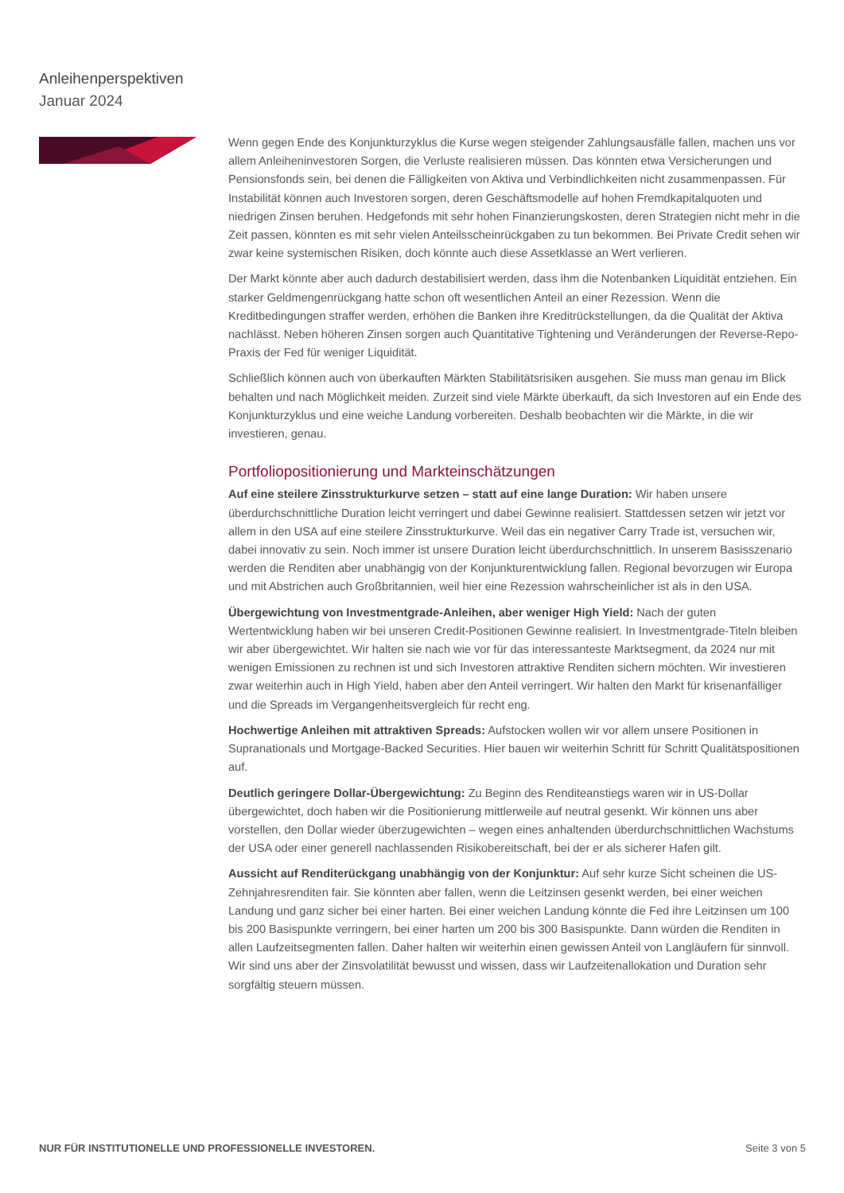Anleihenperspektiven
Januar 2024
Wenn gegen Ende des Konjunkturzyklus die Kurse wegen steigender Zahlungsausfälle fallen, machen uns vor allem Anleiheninvestoren Sorgen, die Verluste realisieren müssen. Das könnten etwa Versicherungen und Pensionsfonds sein, bei denen die Fälligkeiten von Aktiva und Verbindlichkeiten nicht zusammenpassen. Für Instabilität können auch Investoren sorgen, deren Geschäftsmodelle auf hohen Fremdkapitalquoten und niedrigen Zinsen beruhen. Hedgefonds mit sehr hohen Finanzierungskosten, deren Strategien nicht mehr in die Zeit passen, könnten es mit sehr vielen Anteilsscheinrückgaben zu tun bekommen. Bei Private Credit sehen wir zwar keine systemischen Risiken, doch könnte auch diese Assetklasse an Wert verlieren.
Der Markt könnte aber auch dadurch destabilisiert werden, dass ihm die Notenbanken Liquidität entziehen. Ein starker Geldmengenrückgang hatte schon oft wesentlichen Anteil an einer Rezession. Wenn die Kreditbedingungen straffer werden, erhöhen die Banken ihre Kreditrückstellungen, da die Qualität der Aktiva nachlässt. Neben höheren Zinsen sorgen auch Quantitative Tightening und Veränderungen der Reverse-Repo-Praxis der Fed für weniger Liquidität.
Schließlich können auch von überkauften Märkten Stabilitätsrisiken ausgehen. Sie muss man genau im Blick behalten und nach Möglichkeit meiden. Zurzeit sind viele Märkte überkauft, da sich Investoren auf ein Ende des Konjunkturzyklus und eine weiche Landung vorbereiten. Deshalb beobachten wir die Märkte, in die wir investieren, genau.
Portfoliopositionierung und Markteinschätzungen
Auf eine steilere Zinsstrukturkurve setzen – statt auf eine lange Duration: Wir haben unsere überdurchschnittliche Duration leicht verringert und dabei Gewinne realisiert. Stattdessen setzen wir jetzt vor allem in den USA auf eine steilere Zinsstrukturkurve. Weil das ein negativer Carry Trade ist, versuchen wir, dabei innovativ zu sein. Noch immer ist unsere Duration leicht überdurchschnittlich. In unserem Basisszenario werden die Renditen aber unabhängig von der Konjunkturentwicklung fallen. Regional bevorzugen wir Europa und mit Abstrichen auch Großbritannien, weil hier eine Rezession wahrscheinlicher ist als in den USA.
Übergewichtung von Investmentgrade-Anleihen, aber weniger High Yield: Nach der guten Wertentwicklung haben wir bei unseren Credit-Positionen Gewinne realisiert. In Investmentgrade-Titeln bleiben wir aber übergewichtet. Wir halten sie nach wie vor für das interessanteste Marktsegment, da 2024 nur mit wenigen Emissionen zu rechnen ist und sich Investoren attraktive Renditen sichern möchten. Wir investieren zwar weiterhin auch in High Yield, haben aber den Anteil verringert. Wir halten den Markt für krisenanfälliger und die Spreads im Vergangenheitsvergleich für recht eng.
Hochwertige Anleihen mit attraktiven Spreads: Aufstocken wollen wir vor allem unsere Positionen in Supranationals und Mortgage-Backed Securities. Hier bauen wir weiterhin Schritt für Schritt Qualitätspositionen auf.
Deutlich geringere Dollar-Übergewichtung: Zu Beginn des Renditeanstiegs waren wir in US-Dollar übergewichtet, doch haben wir die Positionierung mittlerweile auf neutral gesenkt. Wir können uns aber vorstellen, den Dollar wieder überzugewichten – wegen eines anhaltenden überdurchschnittlichen Wachstums der USA oder einer generell nachlassenden Risikobereitschaft, bei der er als sicherer Hafen gilt.
Aussicht auf Renditerückgang unabhängig von der Konjunktur: Auf sehr kurze Sicht scheinen die US-Zehnjahresrenditen fair. Sie könnten aber fallen, wenn die Leitzinsen gesenkt werden, bei einer weichen Landung und ganz sicher bei einer harten. Bei einer weichen Landung könnte die Fed ihre Leitzinsen um 100 bis 200 Basispunkte verringern, bei einer harten um 200 bis 300 Basispunkte. Dann würden die Renditen in allen Laufzeitsegmenten fallen. Daher halten wir weiterhin einen gewissen Anteil von Langläufern für sinnvoll. Wir sind uns aber der Zinsvolatilität bewusst und wissen, dass wir Laufzeitenallokation und Duration sehr sorgfältig steuern müssen.
NUR FÜR INSTITUTIONELLE UND PROFESSIONELLE INVESTOREN. Seite 3 von 5